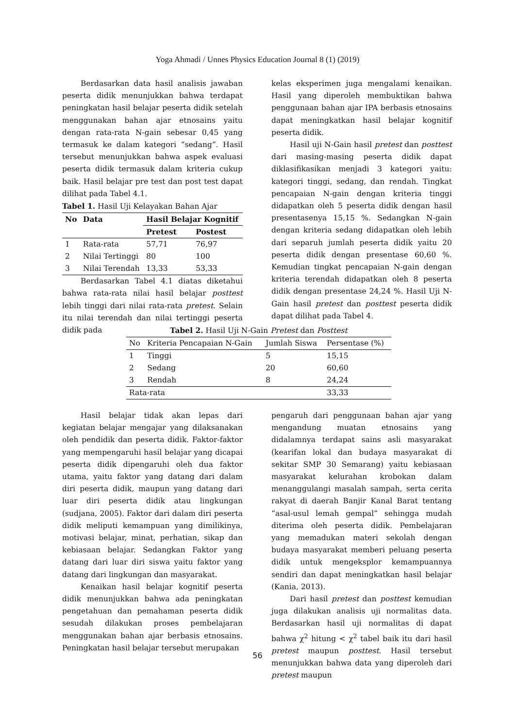Yoga Ahmadi / Unnes Physics Education Journal 8 (1) (2019)
Berdasarkan data hasil analisis jawaban peserta didik menunjukkan bahwa terdapat peningkatan hasil belajar peserta didik setelah menggunakan bahan ajar etnosains yaitu dengan rata-rata N-gain sebesar 0,45 yang termasuk ke dalam kategori “sedang”. Hasil tersebut menunjukkan bahwa aspek evaluasi peserta didik termasuk dalam kriteria cukup baik. Hasil belajar pre test dan post test dapat dilihat pada Tabel 4.1.
Tabel 1. Hasil Uji Kelayakan Bahan Ajar
| No | Data | Hasil Belajar Kognitif | |
| --- | --- | --- | --- |
| | | Pretest | Postest |
| 1 | Rata-rata | 57,71 | 76,97 |
| 2 | Nilai Tertinggi | 80 | 100 |
| 3 | Nilai Terendah | 13,33 | 53,33 |
Berdasarkan Tabel 4.1 diatas diketahui bahwa rata-rata nilai hasil belajar posttest lebih tinggi dari nilai rata-rata pretest. Selain itu nilai terendah dan nilai tertinggi peserta didik pada
kelas eksperimen juga mengalami kenaikan. Hasil yang diperoleh membuktikan bahwa penggunaan bahan ajar IPA berbasis etnosains dapat meningkatkan hasil belajar kognitif peserta didik.
Hasil uji N-Gain hasil pretest dan posttest dari masing-masing peserta didik dapat diklasifikasikan menjadi 3 kategori yaitu: kategori tinggi, sedang, dan rendah. Tingkat pencapaian N-gain dengan kriteria tinggi didapatkan oleh 5 peserta didik dengan hasil presentasenya 15,15 %. Sedangkan N-gain dengan kriteria sedang didapatkan oleh lebih dari separuh jumlah peserta didik yaitu 20 peserta didik dengan presentase 60,60 %. Kemudian tingkat pencapaian N-gain dengan kriteria terendah didapatkan oleh 8 peserta didik dengan presentase 24,24 %. Hasil Uji N-Gain hasil pretest dan posttest peserta didik dapat dilihat pada Tabel 4.
Tabel 2. Hasil Uji N-Gain Pretest dan Posttest
| No | Kriteria Pencapaian N-Gain | Jumlah Siswa | Persentase (%) |
| 1 | Tinggi | 5 | 15,15 |
| 2 | Sedang | 20 | 60,60 |
| 3 | Rendah | 8 | 24,24 |
| Rata-rata | | | 33,33 |
Hasil belajar tidak akan lepas dari kegiatan belajar mengajar yang dilaksanakan oleh pendidik dan peserta didik. Faktor-faktor yang mempengaruhi hasil belajar yang dicapai peserta didik dipengaruhi oleh dua faktor utama, yaitu faktor yang datang dari dalam diri peserta didik, maupun yang datang dari luar diri peserta didik atau lingkungan (sudjana, 2005). Faktor dari dalam diri peserta didik meliputi kemampuan yang dimilikinya, motivasi belajar, minat, perhatian, sikap dan kebiasaan belajar. Sedangkan Faktor yang datang dari luar diri siswa yaitu faktor yang datang dari lingkungan dan masyarakat.
Kenaikan hasil belajar kognitif peserta didik menunjukkan bahwa ada peningkatan pengetahuan dan pemahaman peserta didik sesudah dilakukan proses pembelajaran menggunakan bahan ajar berbasis etnosains. Peningkatan hasil belajar tersebut merupakan
pengaruh dari penggunaan bahan ajar yang mengandung muatan etnosains yang didalamnya terdapat sains asli masyarakat (kearifan lokal dan budaya masyarakat di sekitar SMP 30 Semarang) yaitu kebiasaan masyarakat kelurahan krobokan dalam menanggulangi masalah sampah, serta cerita rakyat di daerah Banjir Kanal Barat tentang “asal-usul lemah gempal” sehingga mudah diterima oleh peserta didik. Pembelajaran yang memadukan materi sekolah dengan budaya masyarakat memberi peluang peserta didik untuk mengeksplor kemampuannya sendiri dan dapat meningkatkan hasil belajar (Kania, 2013).
Dari hasil pretest dan posttest kemudian juga dilakukan analisis uji normalitas data. Berdasarkan hasil uji normalitas di dapat bahwa χ<sup>2</sup> hitung < χ<sup>2</sup> tabel baik itu dari hasil pretest maupun posttest. Hasil tersebut menunjukkan bahwa data yang diperoleh dari pretest maupun
56